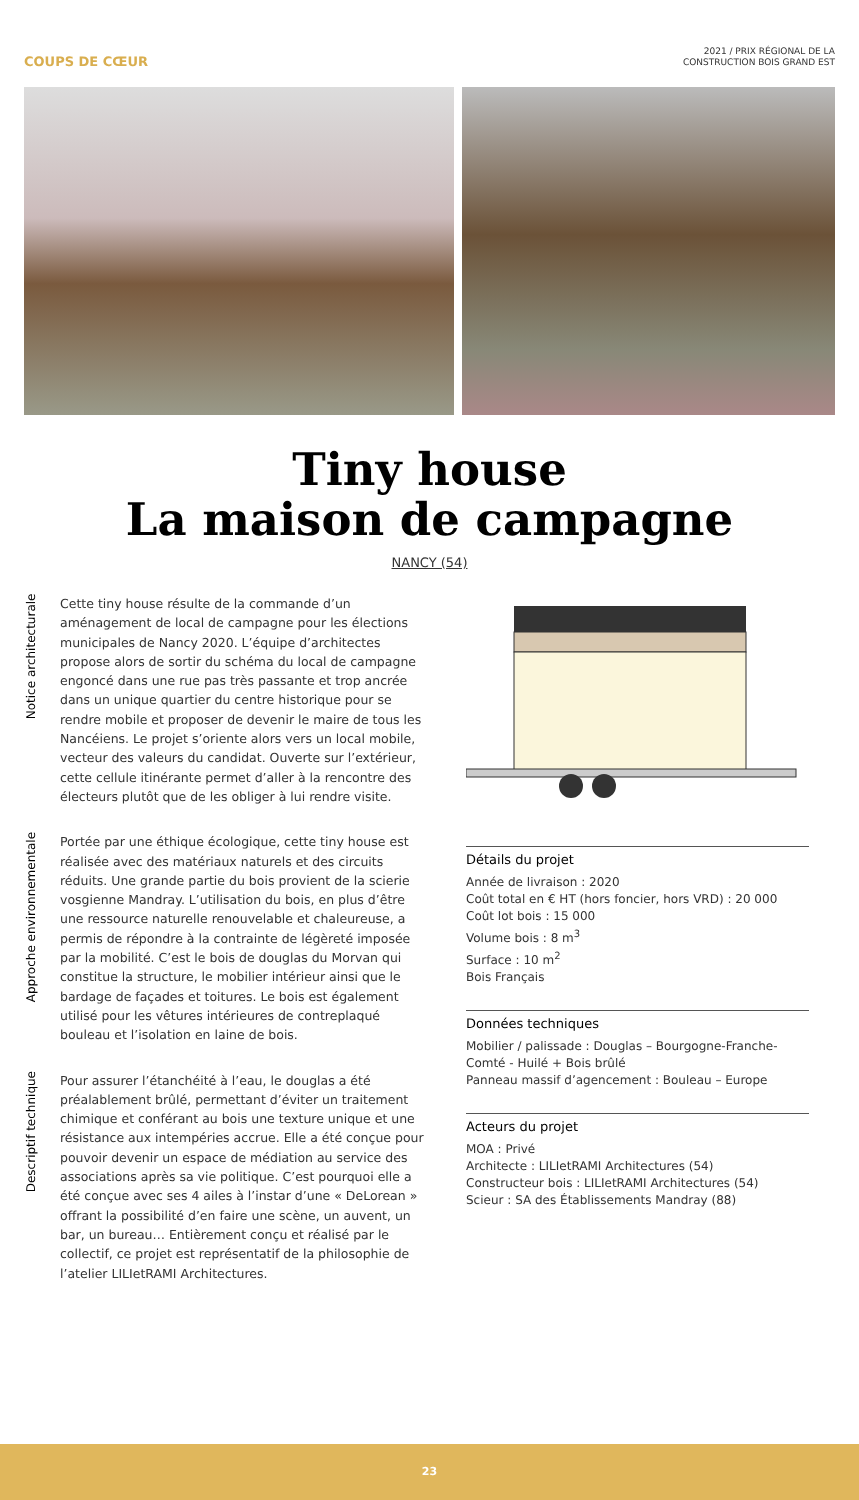COUPS DE CŒUR
2021 / PRIX RÉGIONAL DE LA
CONSTRUCTION BOIS GRAND EST
Tiny house
La maison de campagne
NANCY (54)
Notice architecturale
Cette tiny house résulte de la commande d’un aménagement de local de campagne pour les élections municipales de Nancy 2020. L’équipe d’architectes propose alors de sortir du schéma du local de campagne engoncé dans une rue pas très passante et trop ancrée dans un unique quartier du centre historique pour se rendre mobile et proposer de devenir le maire de tous les Nancéiens. Le projet s’oriente alors vers un local mobile, vecteur des valeurs du candidat. Ouverte sur l’extérieur, cette cellule itinérante permet d’aller à la rencontre des électeurs plutôt que de les obliger à lui rendre visite.
Approche environnementale
Portée par une éthique écologique, cette tiny house est réalisée avec des matériaux naturels et des circuits réduits. Une grande partie du bois provient de la scierie vosgienne Mandray. L’utilisation du bois, en plus d’être une ressource naturelle renouvelable et chaleureuse, a permis de répondre à la contrainte de légèreté imposée par la mobilité. C’est le bois de douglas du Morvan qui constitue la structure, le mobilier intérieur ainsi que le bardage de façades et toitures. Le bois est également utilisé pour les vêtures intérieures de contreplaqué bouleau et l’isolation en laine de bois.
Descriptif technique
Pour assurer l’étanchéité à l’eau, le douglas a été préalablement brûlé, permettant d’éviter un traitement chimique et conférant au bois une texture unique et une résistance aux intempéries accrue. Elle a été conçue pour pouvoir devenir un espace de médiation au service des associations après sa vie politique. C’est pourquoi elle a été conçue avec ses 4 ailes à l’instar d’une « DeLorean » offrant la possibilité d’en faire une scène, un auvent, un bar, un bureau… Entièrement conçu et réalisé par le collectif, ce projet est représentatif de la philosophie de l’atelier LILIetRAMI Architectures.
Détails du projet
Année de livraison : 2020
Coût total en € HT (hors foncier, hors VRD) : 20 000
Coût lot bois : 15 000
Volume bois : 8 m<sup>3</sup>
Surface : 10 m<sup>2</sup>
Bois Français
Données techniques
Mobilier / palissade : Douglas – Bourgogne-Franche-Comté - Huilé + Bois brûlé
Panneau massif d’agencement : Bouleau – Europe
Acteurs du projet
MOA : Privé
Architecte : LILIetRAMI Architectures (54)
Constructeur bois : LILIetRAMI Architectures (54)
Scieur : SA des Établissements Mandray (88)
23